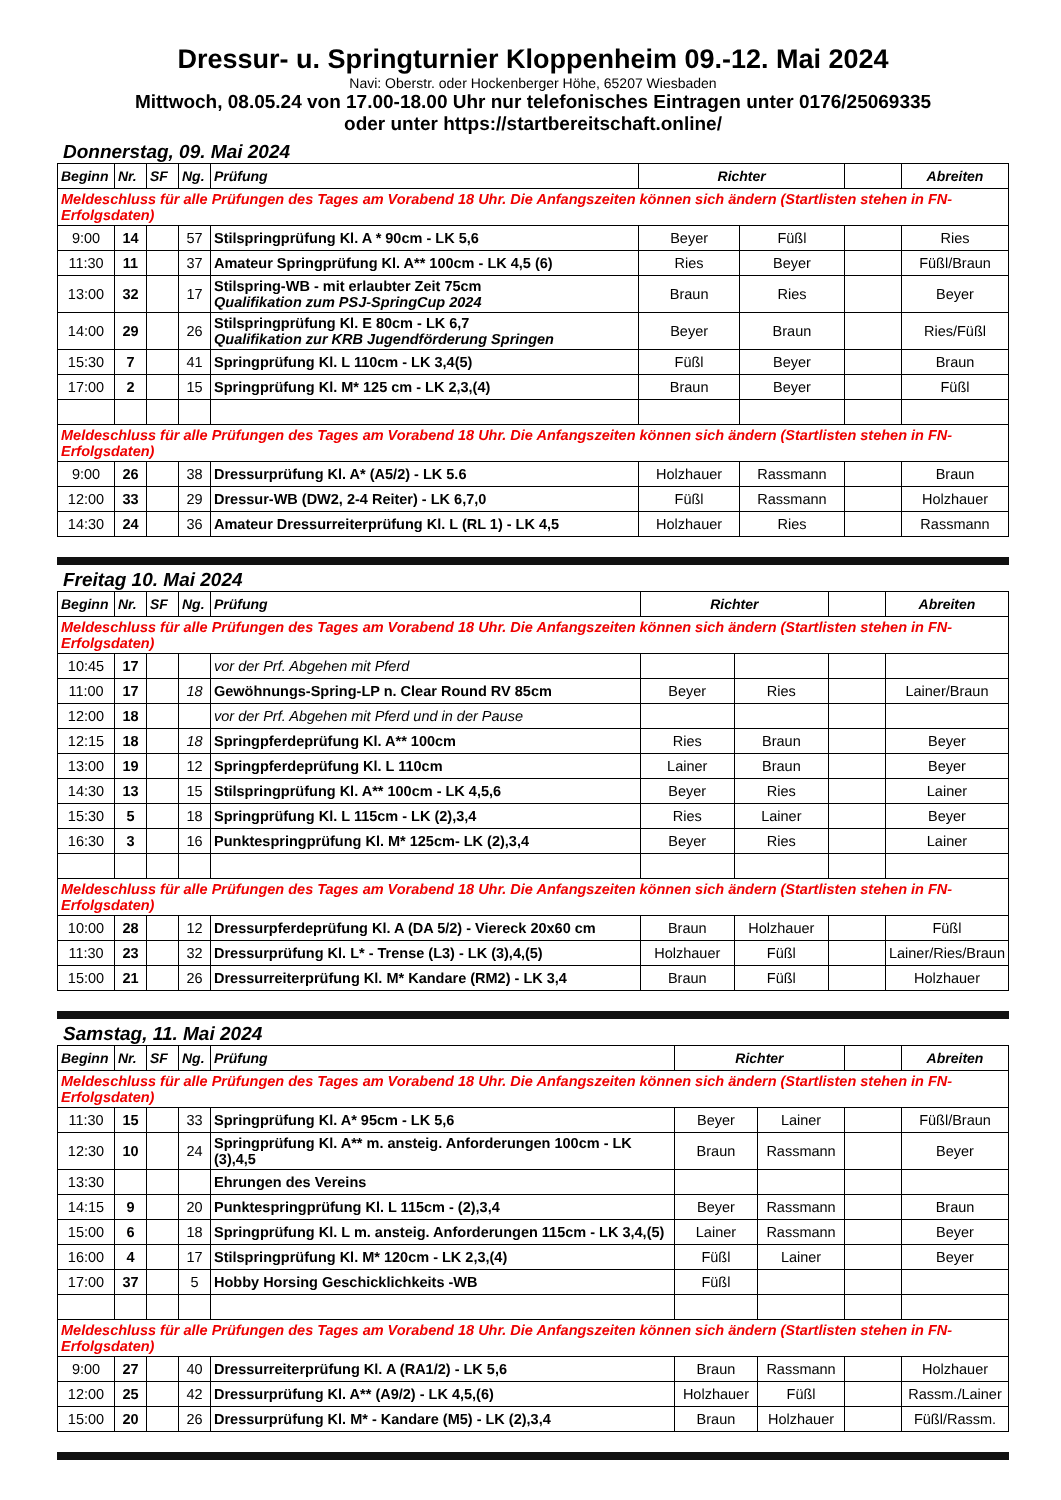Dressur- u. Springturnier Kloppenheim 09.-12. Mai 2024
Navi: Oberstr. oder Hockenberger Höhe, 65207 Wiesbaden
Mittwoch, 08.05.24 von 17.00-18.00 Uhr nur telefonisches Eintragen unter 0176/25069335
oder unter https://startbereitschaft.online/
Donnerstag, 09. Mai 2024
| Beginn | Nr. | SF | Ng. | Prüfung | Richter | | | Abreiten |
| --- | --- | --- | --- | --- | --- | --- | --- | --- |
| Meldeschluss für alle Prüfungen des Tages am Vorabend 18 Uhr. Die Anfangszeiten können sich ändern (Startlisten stehen in FN-Erfolgsdaten) | | | | | | | | |
| 9:00 | 14 | | 57 | Stilspringprüfung Kl. A * 90cm - LK 5,6 | Beyer | Füßl | | Ries |
| 11:30 | 11 | | 37 | Amateur Springprüfung Kl. A** 100cm - LK 4,5 (6) | Ries | Beyer | | Füßl/Braun |
| 13:00 | 32 | | 17 | Stilspring-WB - mit erlaubter Zeit 75cm Qualifikation zum PSJ-SpringCup 2024 | Braun | Ries | | Beyer |
| 14:00 | 29 | | 26 | Stilspringprüfung Kl. E 80cm - LK 6,7 Qualifikation zur KRB Jugendförderung Springen | Beyer | Braun | | Ries/Füßl |
| 15:30 | 7 | | 41 | Springprüfung Kl. L 110cm - LK 3,4(5) | Füßl | Beyer | | Braun |
| 17:00 | 2 | | 15 | Springprüfung Kl. M* 125 cm - LK 2,3,(4) | Braun | Beyer | | Füßl |
| Meldeschluss für alle Prüfungen des Tages am Vorabend 18 Uhr. Die Anfangszeiten können sich ändern (Startlisten stehen in FN-Erfolgsdaten) | | | | | | | | |
| 9:00 | 26 | | 38 | Dressurprüfung Kl. A* (A5/2) - LK 5.6 | Holzhauer | Rassmann | | Braun |
| 12:00 | 33 | | 29 | Dressur-WB (DW2, 2-4 Reiter) - LK 6,7,0 | Füßl | Rassmann | | Holzhauer |
| 14:30 | 24 | | 36 | Amateur Dressurreiterprüfung Kl. L (RL 1) - LK 4,5 | Holzhauer | Ries | | Rassmann |
Freitag 10. Mai 2024
| Beginn | Nr. | SF | Ng. | Prüfung | Richter | | | Abreiten |
| --- | --- | --- | --- | --- | --- | --- | --- | --- |
| Meldeschluss für alle Prüfungen des Tages am Vorabend 18 Uhr. Die Anfangszeiten können sich ändern (Startlisten stehen in FN-Erfolgsdaten) | | | | | | | | |
| 10:45 | 17 | | | vor der Prf. Abgehen mit Pferd | | | | |
| 11:00 | 17 | | 18 | Gewöhnungs-Spring-LP n. Clear Round RV 85cm | Beyer | Ries | | Lainer/Braun |
| 12:00 | 18 | | | vor der Prf. Abgehen mit Pferd und in der Pause | | | | |
| 12:15 | 18 | | 18 | Springpferdeprüfung Kl. A** 100cm | Ries | Braun | | Beyer |
| 13:00 | 19 | | 12 | Springpferdeprüfung Kl. L 110cm | Lainer | Braun | | Beyer |
| 14:30 | 13 | | 15 | Stilspringprüfung Kl. A** 100cm - LK 4,5,6 | Beyer | Ries | | Lainer |
| 15:30 | 5 | | 18 | Springprüfung Kl. L 115cm - LK (2),3,4 | Ries | Lainer | | Beyer |
| 16:30 | 3 | | 16 | Punktespringprüfung Kl. M* 125cm- LK (2),3,4 | Beyer | Ries | | Lainer |
| Meldeschluss für alle Prüfungen des Tages am Vorabend 18 Uhr. Die Anfangszeiten können sich ändern (Startlisten stehen in FN-Erfolgsdaten) | | | | | | | | |
| 10:00 | 28 | | 12 | Dressurpferdeprüfung Kl. A (DA 5/2) - Viereck 20x60 cm | Braun | Holzhauer | | Füßl |
| 11:30 | 23 | | 32 | Dressurprüfung Kl. L* - Trense (L3) - LK (3),4,(5) | Holzhauer | Füßl | | Lainer/Ries/Braun |
| 15:00 | 21 | | 26 | Dressurreiterprüfung Kl. M* Kandare (RM2) - LK 3,4 | Braun | Füßl | | Holzhauer |
Samstag, 11. Mai 2024
| Beginn | Nr. | SF | Ng. | Prüfung | Richter | | | Abreiten |
| --- | --- | --- | --- | --- | --- | --- | --- | --- |
| Meldeschluss für alle Prüfungen des Tages am Vorabend 18 Uhr. Die Anfangszeiten können sich ändern (Startlisten stehen in FN-Erfolgsdaten) | | | | | | | | |
| 11:30 | 15 | | 33 | Springprüfung Kl. A* 95cm - LK 5,6 | Beyer | Lainer | | Füßl/Braun |
| 12:30 | 10 | | 24 | Springprüfung Kl. A** m. ansteig. Anforderungen 100cm - LK (3),4,5 | Braun | Rassmann | | Beyer |
| 13:30 | | | | Ehrungen des Vereins | | | | |
| 14:15 | 9 | | 20 | Punktespringprüfung Kl. L 115cm - (2),3,4 | Beyer | Rassmann | | Braun |
| 15:00 | 6 | | 18 | Springprüfung Kl. L m. ansteig. Anforderungen 115cm - LK 3,4,(5) | Lainer | Rassmann | | Beyer |
| 16:00 | 4 | | 17 | Stilspringprüfung Kl. M* 120cm - LK 2,3,(4) | Füßl | Lainer | | Beyer |
| 17:00 | 37 | | 5 | Hobby Horsing Geschicklichkeits -WB | Füßl | | | |
| Meldeschluss für alle Prüfungen des Tages am Vorabend 18 Uhr. Die Anfangszeiten können sich ändern (Startlisten stehen in FN-Erfolgsdaten) | | | | | | | | |
| 9:00 | 27 | | 40 | Dressurreiterprüfung Kl. A (RA1/2) - LK 5,6 | Braun | Rassmann | | Holzhauer |
| 12:00 | 25 | | 42 | Dressurprüfung Kl. A** (A9/2) - LK 4,5,(6) | Holzhauer | Füßl | | Rassm./Lainer |
| 15:00 | 20 | | 26 | Dressurprüfung Kl. M* - Kandare (M5) - LK (2),3,4 | Braun | Holzhauer | | Füßl/Rassm. |